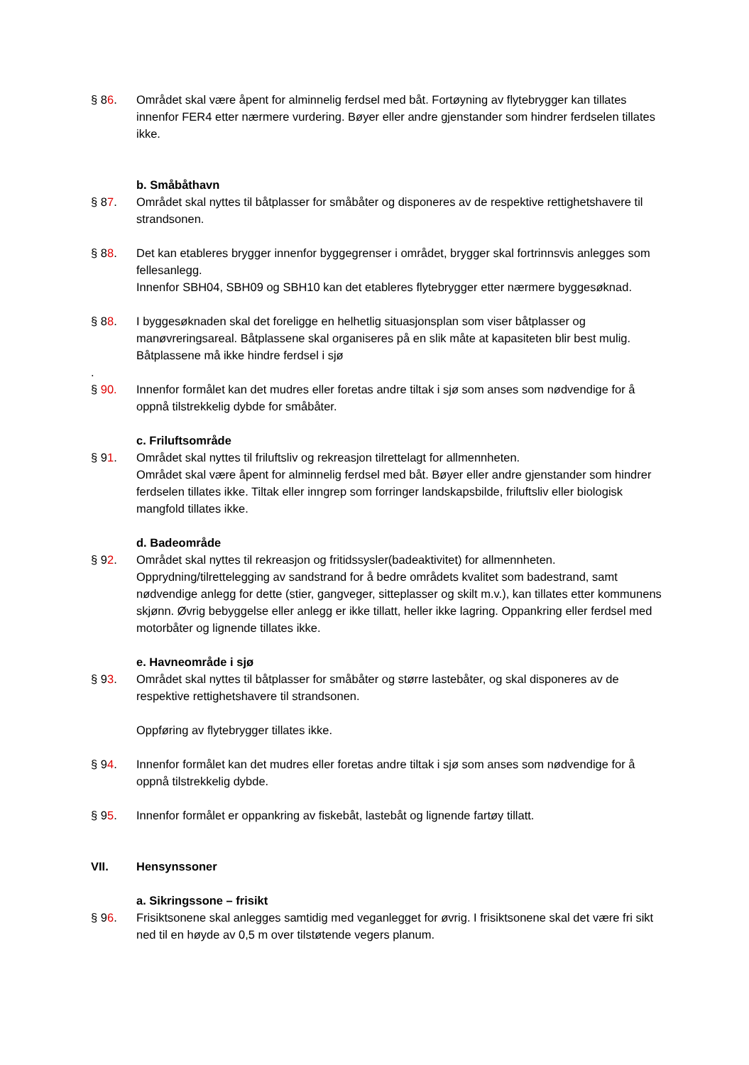§ 86. Området skal være åpent for alminnelig ferdsel med båt. Fortøyning av flytebrygger kan tillates innenfor FER4 etter nærmere vurdering. Bøyer eller andre gjenstander som hindrer ferdselen tillates ikke.
b. Småbåthavn
§ 87. Området skal nyttes til båtplasser for småbåter og disponeres av de respektive rettighetshavere til strandsonen.
§ 88. Det kan etableres brygger innenfor byggegrenser i området, brygger skal fortrinnsvis anlegges som fellesanlegg.
Innenfor SBH04, SBH09 og SBH10 kan det etableres flytebrygger etter nærmere byggesøknad.
§ 88. I byggesøknaden skal det foreligge en helhetlig situasjonsplan som viser båtplasser og manøvreringsareal. Båtplassene skal organiseres på en slik måte at kapasiteten blir best mulig. Båtplassene må ikke hindre ferdsel i sjø
.
§ 90. Innenfor formålet kan det mudres eller foretas andre tiltak i sjø som anses som nødvendige for å oppnå tilstrekkelig dybde for småbåter.
c. Friluftsområde
§ 91. Området skal nyttes til friluftsliv og rekreasjon tilrettelagt for allmennheten.
Området skal være åpent for alminnelig ferdsel med båt. Bøyer eller andre gjenstander som hindrer ferdselen tillates ikke. Tiltak eller inngrep som forringer landskapsbilde, friluftsliv eller biologisk mangfold tillates ikke.
d. Badeområde
§ 92. Området skal nyttes til rekreasjon og fritidssysler(badeaktivitet) for allmennheten.
Opprydning/tilrettelegging av sandstrand for å bedre områdets kvalitet som badestrand, samt nødvendige anlegg for dette (stier, gangveger, sitteplasser og skilt m.v.), kan tillates etter kommunens skjønn. Øvrig bebyggelse eller anlegg er ikke tillatt, heller ikke lagring. Oppankring eller ferdsel med motorbåter og lignende tillates ikke.
e. Havneområde i sjø
§ 93. Området skal nyttes til båtplasser for småbåter og større lastebåter, og skal disponeres av de respektive rettighetshavere til strandsonen.
Oppføring av flytebrygger tillates ikke.
§ 94. Innenfor formålet kan det mudres eller foretas andre tiltak i sjø som anses som nødvendige for å oppnå tilstrekkelig dybde.
§ 95. Innenfor formålet er oppankring av fiskebåt, lastebåt og lignende fartøy tillatt.
VII. Hensynssoner
a. Sikringssone – frisikt
§ 96. Frisiktsonene skal anlegges samtidig med veganlegget for øvrig. I frisiktsonene skal det være fri sikt ned til en høyde av 0,5 m over tilstøtende vegers planum.